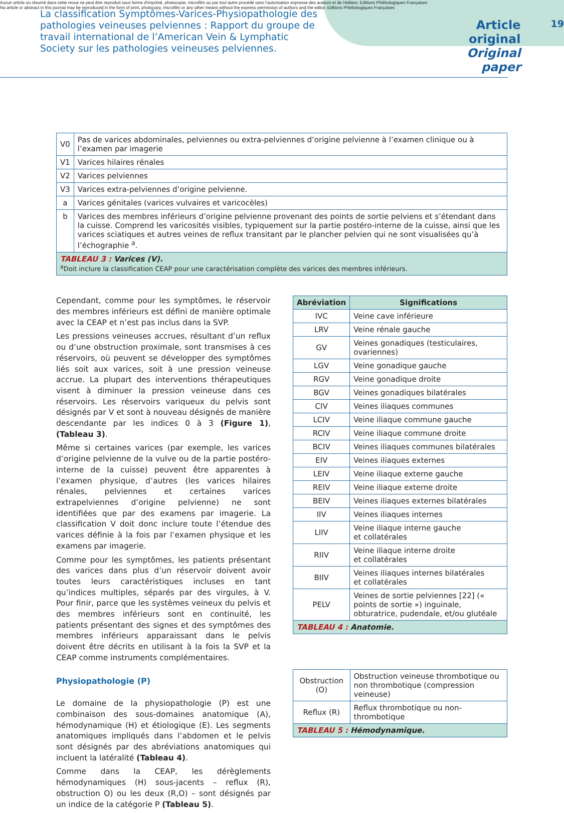Aucun article ou résumé dans cette revue ne peut être reproduit sous forme d'imprimé, photocopie, microfilm ou par tout autre procédé sans l'autorisation expresse des auteurs et de l'éditeur. Editions Phlébologiques Françaises
No article or abstract in this journal may be reproduced in the form of print, photocopy, microfilm or any other means without the express permission of authors and the editor. Editions Phlébologiques Françaises
La classification Symptômes-Varices-Physiopathologie des pathologies veineuses pelviennes : Rapport du groupe de travail international de l’American Vein & Lymphatic Society sur les pathologies veineuses pelviennes.
Article original
Original paper
19
| V0 | Pas de varices abdominales, pelviennes ou extra-pelviennes d’origine pelvienne à l’examen clinique ou à l’examen par imagerie |
| V1 | Varices hilaires rénales |
| V2 | Varices pelviennes |
| V3 | Varices extra-pelviennes d’origine pelvienne. |
| a | Varices génitales (varices vulvaires et varicocèles) |
| b | Varices des membres inférieurs d’origine pelvienne provenant des points de sortie pelviens et s’étendant dans la cuisse. Comprend les varicosités visibles, typiquement sur la partie postéro-interne de la cuisse, ainsi que les varices sciatiques et autres veines de reflux transitant par le plancher pelvien qui ne sont visualisées qu’à l’échographie <sup>a</sup>. |
| TABLEAU 3 : Varices (V). <sup>a</sup> Doit inclure la classification CEAP pour une caractérisation complète des varices des membres inférieurs. | |
Cependant, comme pour les symptômes, le réservoir des membres inférieurs est défini de manière optimale avec la CEAP et n’est pas inclus dans la SVP.
Les pressions veineuses accrues, résultant d’un reflux ou d’une obstruction proximale, sont transmises à ces réservoirs, où peuvent se développer des symptômes liés soit aux varices, soit à une pression veineuse accrue. La plupart des interventions thérapeutiques visent à diminuer la pression veineuse dans ces réservoirs. Les réservoirs variqueux du pelvis sont désignés par V et sont à nouveau désignés de manière descendante par les indices 0 à 3 (Figure 1), (Tableau 3).
Même si certaines varices (par exemple, les varices d’origine pelvienne de la vulve ou de la partie postéro-interne de la cuisse) peuvent être apparentes à l’examen physique, d’autres (les varices hilaires rénales, pelviennes et certaines varices extrapelviennes d’origine pelvienne) ne sont identifiées que par des examens par imagerie. La classification V doit donc inclure toute l’étendue des varices définie à la fois par l’examen physique et les examens par imagerie.
Comme pour les symptômes, les patients présentant des varices dans plus d’un réservoir doivent avoir toutes leurs caractéristiques incluses en tant qu’indices multiples, séparés par des virgules, à V. Pour finir, parce que les systèmes veineux du pelvis et des membres inférieurs sont en continuité, les patients présentant des signes et des symptômes des membres inférieurs apparaissant dans le pelvis doivent être décrits en utilisant à la fois la SVP et la CEAP comme instruments complémentaires.
Physiopathologie (P)
Le domaine de la physiopathologie (P) est une combinaison des sous-domaines anatomique (A), hémodynamique (H) et étiologique (E). Les segments anatomiques impliqués dans l’abdomen et le pelvis sont désignés par des abréviations anatomiques qui incluent la latéralité (Tableau 4).
Comme dans la CEAP, les dérèglements hémodynamiques (H) sous-jacents – reflux (R), obstruction O) ou les deux (R,O) – sont désignés par un indice de la catégorie P (Tableau 5).
| Abréviation | Significations |
| --- | --- |
| IVC | Veine cave inférieure |
| LRV | Veine rénale gauche |
| GV | Veines gonadiques (testiculaires, ovariennes) |
| LGV | Veine gonadique gauche |
| RGV | Veine gonadique droite |
| BGV | Veines gonadiques bilatérales |
| CIV | Veines iliaques communes |
| LCIV | Veine iliaque commune gauche |
| RCIV | Veine iliaque commune droite |
| BCIV | Veines iliaques communes bilatérales |
| EIV | Veines iliaques externes |
| LEIV | Veine iliaque externe gauche |
| REIV | Veine iliaque externe droite |
| BEIV | Veines iliaques externes bilatérales |
| IIV | Veines iliaques internes |
| LIIV | Veine iliaque interne gauche et collatérales |
| RIIV | Veine iliaque interne droite et collatérales |
| BIIV | Veines iliaques internes bilatérales et collatérales |
| PELV | Veines de sortie pelviennes [22] (« points de sortie ») inguinale, obturatrice, pudendale, et/ou glutéale |
| TABLEAU 4 : Anatomie. | |
| Obstruction (O) | Obstruction veineuse thrombotique ou non thrombotique (compression veineuse) |
| Reflux (R) | Reflux thrombotique ou non-thrombotique |
| TABLEAU 5 : Hémodynamique. | |